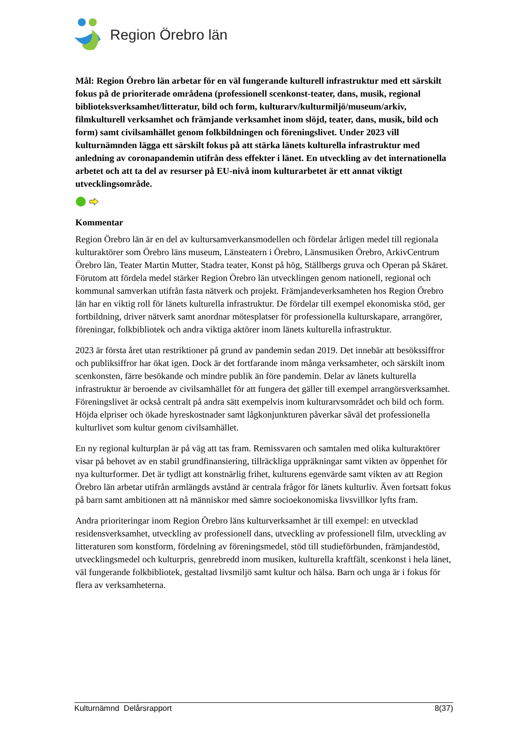Region Örebro län
Mål: Region Örebro län arbetar för en väl fungerande kulturell infrastruktur med ett särskilt fokus på de prioriterade områdena (professionell scenkonst-teater, dans, musik, regional biblioteksverksamhet/litteratur, bild och form, kulturarv/kulturmiljö/museum/arkiv, filmkulturell verksamhet och främjande verksamhet inom slöjd, teater, dans, musik, bild och form) samt civilsamhället genom folkbildningen och föreningslivet. Under 2023 vill kulturnämnden lägga ett särskilt fokus på att stärka länets kulturella infrastruktur med anledning av coronapandemin utifrån dess effekter i länet. En utveckling av det internationella arbetet och att ta del av resurser på EU-nivå inom kulturarbetet är ett annat viktigt utvecklingsområde.
Kommentar
Region Örebro län är en del av kultursamverkansmodellen och fördelar årligen medel till regionala kulturaktörer som Örebro läns museum, Länsteatern i Örebro, Länsmusiken Örebro, ArkivCentrum Örebro län, Teater Martin Mutter, Stadra teater, Konst på hög, Ställbergs gruva och Operan på Skäret. Förutom att fördela medel stärker Region Örebro län utvecklingen genom nationell, regional och kommunal samverkan utifrån fasta nätverk och projekt. Främjandeverksamheten hos Region Örebro län har en viktig roll för länets kulturella infrastruktur. De fördelar till exempel ekonomiska stöd, ger fortbildning, driver nätverk samt anordnar mötesplatser för professionella kulturskapare, arrangörer, föreningar, folkbibliotek och andra viktiga aktörer inom länets kulturella infrastruktur.
2023 är första året utan restriktioner på grund av pandemin sedan 2019. Det innebär att besökssiffror och publiksiffror har ökat igen. Dock är det fortfarande inom många verksamheter, och särskilt inom scenkonsten, färre besökande och mindre publik än före pandemin. Delar av länets kulturella infrastruktur är beroende av civilsamhället för att fungera det gäller till exempel arrangörsverksamhet. Föreningslivet är också centralt på andra sätt exempelvis inom kulturarvsområdet och bild och form. Höjda elpriser och ökade hyreskostnader samt lågkonjunkturen påverkar såväl det professionella kulturlivet som kultur genom civilsamhället.
En ny regional kulturplan är på väg att tas fram. Remissvaren och samtalen med olika kulturaktörer visar på behovet av en stabil grundfinansiering, tillräckliga uppräkningar samt vikten av öppenhet för nya kulturformer. Det är tydligt att konstnärlig frihet, kulturens egenvärde samt vikten av att Region Örebro län arbetar utifrån armlängds avstånd är centrala frågor för länets kulturliv. Även fortsatt fokus på barn samt ambitionen att nå människor med sämre socioekonomiska livsvillkor lyfts fram.
Andra prioriteringar inom Region Örebro läns kulturverksamhet är till exempel: en utvecklad residensverksamhet, utveckling av professionell dans, utveckling av professionell film, utveckling av litteraturen som konstform, fördelning av föreningsmedel, stöd till studieförbunden, främjandestöd, utvecklingsmedel och kulturpris, genrebredd inom musiken, kulturella kraftfält, scenkonst i hela länet, väl fungerande folkbibliotek, gestaltad livsmiljö samt kultur och hälsa. Barn och unga är i fokus för flera av verksamheterna.
Kulturnämnd Delårsrapport 8(37)